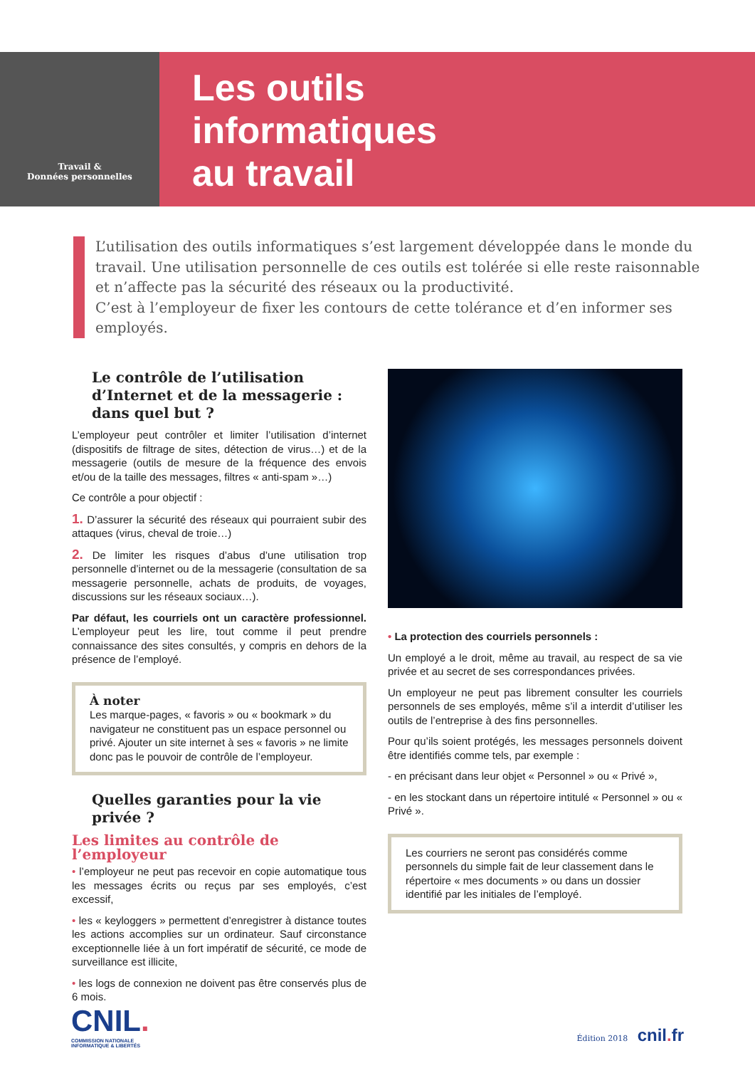Travail &
Données personnelles
Les outils
informatiques
au travail
L’utilisation des outils informatiques s’est largement développée dans le monde du travail. Une utilisation personnelle de ces outils est tolérée si elle reste raisonnable et n’affecte pas la sécurité des réseaux ou la productivité.
C’est à l’employeur de fixer les contours de cette tolérance et d’en informer ses employés.
Le contrôle de l’utilisation d’Internet et de la messagerie : dans quel but ?
L’employeur peut contrôler et limiter l’utilisation d’internet (dispositifs de filtrage de sites, détection de virus…) et de la messagerie (outils de mesure de la fréquence des envois et/ou de la taille des messages, filtres « anti-spam »…)
Ce contrôle a pour objectif :
1. D’assurer la sécurité des réseaux qui pourraient subir des attaques (virus, cheval de troie…)
2. De limiter les risques d’abus d’une utilisation trop personnelle d’internet ou de la messagerie (consultation de sa messagerie personnelle, achats de produits, de voyages, discussions sur les réseaux sociaux…).
Par défaut, les courriels ont un caractère professionnel. L’employeur peut les lire, tout comme il peut prendre connaissance des sites consultés, y compris en dehors de la présence de l’employé.
À noter
Les marque-pages, « favoris » ou « bookmark » du navigateur ne constituent pas un espace personnel ou privé. Ajouter un site internet à ses « favoris » ne limite donc pas le pouvoir de contrôle de l’employeur.
Quelles garanties pour la vie privée ?
Les limites au contrôle de l’employeur
• l’employeur ne peut pas recevoir en copie automatique tous les messages écrits ou reçus par ses employés, c’est excessif,
• les « keyloggers » permettent d’enregistrer à distance toutes les actions accomplies sur un ordinateur. Sauf circonstance exceptionnelle liée à un fort impératif de sécurité, ce mode de surveillance est illicite,
• les logs de connexion ne doivent pas être conservés plus de 6 mois.
• La protection des courriels personnels :
Un employé a le droit, même au travail, au respect de sa vie privée et au secret de ses correspondances privées.
Un employeur ne peut pas librement consulter les courriels personnels de ses employés, même s’il a interdit d’utiliser les outils de l’entreprise à des fins personnelles.
Pour qu’ils soient protégés, les messages personnels doivent être identifiés comme tels, par exemple :
- en précisant dans leur objet « Personnel » ou « Privé »,
- en les stockant dans un répertoire intitulé « Personnel » ou « Privé ».
Les courriers ne seront pas considérés comme personnels du simple fait de leur classement dans le répertoire « mes documents » ou dans un dossier identifié par les initiales de l’employé.
CNIL.
COMMISSION NATIONALE
INFORMATIQUE & LIBERTÉS
Édition 2018 cnil. fr